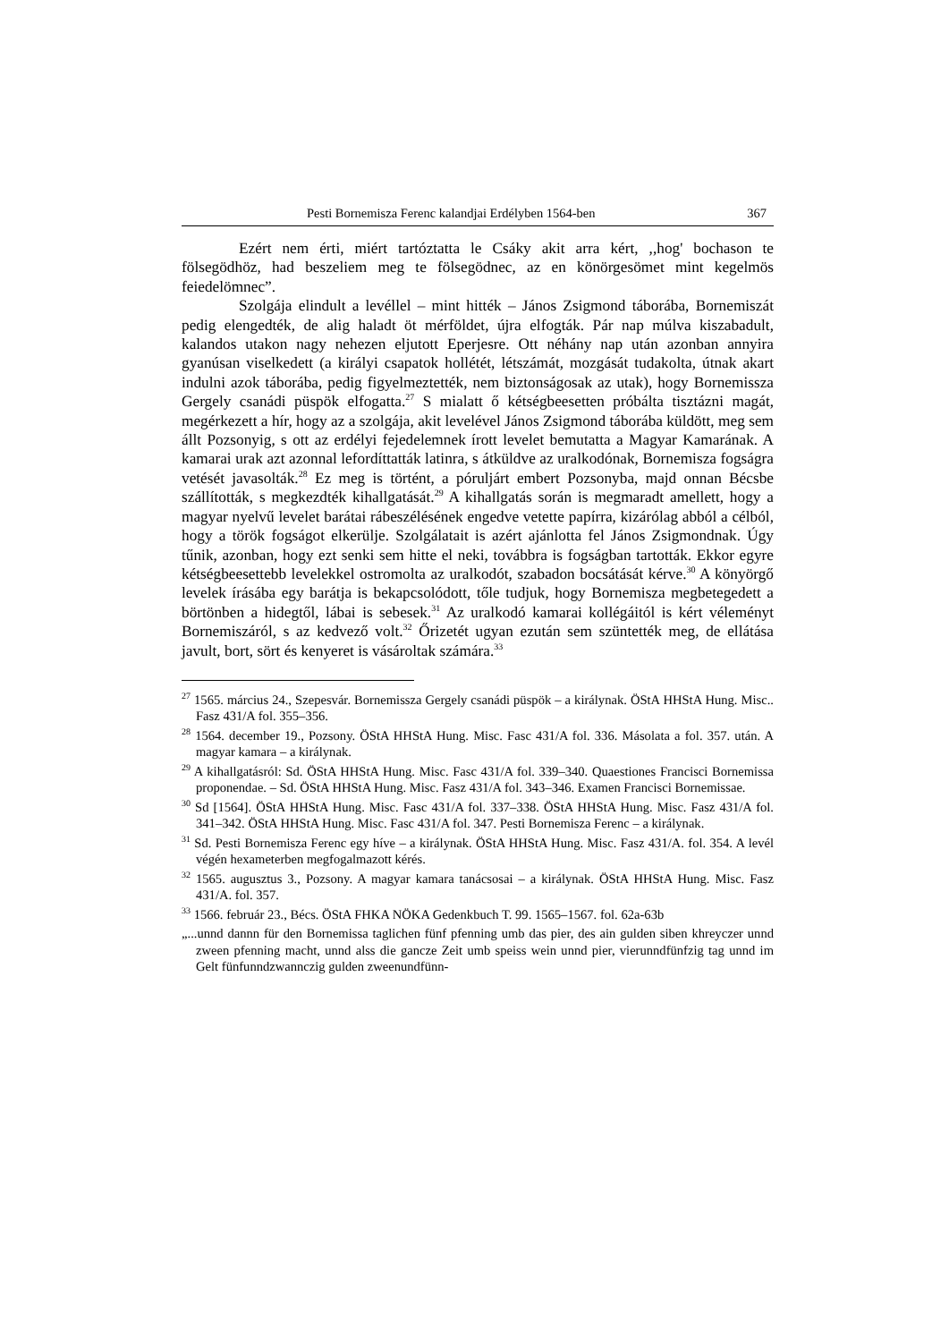Pesti Bornemisza Ferenc kalandjai Erdélyben 1564-ben 367
Ezért nem érti, miért tartóztatta le Csáky akit arra kért, ,,hog' bochason te fölsegödhöz, had beszeliem meg te fölsegödnec, az en könörgesömet mint kegelmös feiedelömnec”.
Szolgája elindult a levéllel – mint hitték – János Zsigmond táborába, Bornemiszát pedig elengedték, de alig haladt öt mérföldet, újra elfogták. Pár nap múlva kiszabadult, kalandos utakon nagy nehezen eljutott Eperjesre. Ott néhány nap után azonban annyira gyanúsan viselkedett (a királyi csapatok hollétét, létszámát, mozgását tudakolta, útnak akart indulni azok táborába, pedig figyelmeztették, nem biztonságosak az utak), hogy Bornemissza Gergely csanádi püspök elfogatta.<sup>27</sup> S mialatt ő kétségbeesetten próbálta tisztázni magát, megérkezett a hír, hogy az a szolgája, akit levelével János Zsigmond táborába küldött, meg sem állt Pozsonyig, s ott az erdélyi fejedelemnek írott levelet bemutatta a Magyar Kamarának. A kamarai urak azt azonnal lefordíttatták latinra, s átküldve az uralkodónak, Bornemisza fogságra vetését javasolták.<sup>28</sup> Ez meg is történt, a póruljárt embert Pozsonyba, majd onnan Bécsbe szállították, s megkezdték kihallgatását.<sup>29</sup> A kihallgatás során is megmaradt amellett, hogy a magyar nyelvű levelet barátai rábeszélésének engedve vetette papírra, kizárólag abból a célból, hogy a török fogságot elkerülje. Szolgálatait is azért ajánlotta fel János Zsigmondnak. Úgy tűnik, azonban, hogy ezt senki sem hitte el neki, továbbra is fogságban tartották. Ekkor egyre kétségbeesettebb levelekkel ostromolta az uralkodót, szabadon bocsátását kérve.<sup>30</sup> A könyörgő levelek írásába egy barátja is bekapcsolódott, tőle tudjuk, hogy Bornemisza megbetegedett a börtönben a hidegtől, lábai is sebesek.<sup>31</sup> Az uralkodó kamarai kollégáitól is kért véleményt Bornemiszáról, s az kedvező volt.<sup>32</sup> Őrizetét ugyan ezután sem szüntették meg, de ellátása javult, bort, sört és kenyeret is vásároltak számára.<sup>33</sup>
<sup>27</sup> 1565. március 24., Szepesvár. Bornemissza Gergely csanádi püspök – a királynak. ÖStA HHStA Hung. Misc.. Fasz 431/A fol. 355–356.
<sup>28</sup> 1564. december 19., Pozsony. ÖStA HHStA Hung. Misc. Fasc 431/A fol. 336. Másolata a fol. 357. után. A magyar kamara – a királynak.
<sup>29</sup> A kihallgatásról: Sd. ÖStA HHStA Hung. Misc. Fasc 431/A fol. 339–340. Quaestiones Francisci Bornemissa proponendae. – Sd. ÖStA HHStA Hung. Misc. Fasz 431/A fol. 343–346. Examen Francisci Bornemissae.
<sup>30</sup> Sd [1564]. ÖStA HHStA Hung. Misc. Fasc 431/A fol. 337–338. ÖStA HHStA Hung. Misc. Fasz 431/A fol. 341–342. ÖStA HHStA Hung. Misc. Fasc 431/A fol. 347. Pesti Bornemisza Ferenc – a királynak.
<sup>31</sup> Sd. Pesti Bornemisza Ferenc egy híve – a királynak. ÖStA HHStA Hung. Misc. Fasz 431/A. fol. 354. A levél végén hexameterben megfogalmazott kérés.
<sup>32</sup> 1565. augusztus 3., Pozsony. A magyar kamara tanácsosai – a királynak. ÖStA HHStA Hung. Misc. Fasz 431/A. fol. 357.
<sup>33</sup> 1566. február 23., Bécs. ÖStA FHKA NÖKA Gedenkbuch T. 99. 1565–1567. fol. 62a-63b
„...unnd dannn für den Bornemissa taglichen fünf pfenning umb das pier, des ain gulden siben khreyczer unnd zween pfenning macht, unnd alss die gancze Zeit umb speiss wein unnd pier, vierunndfünfzig tag unnd im Gelt fünfunndzwannczig gulden zweenundfünn-